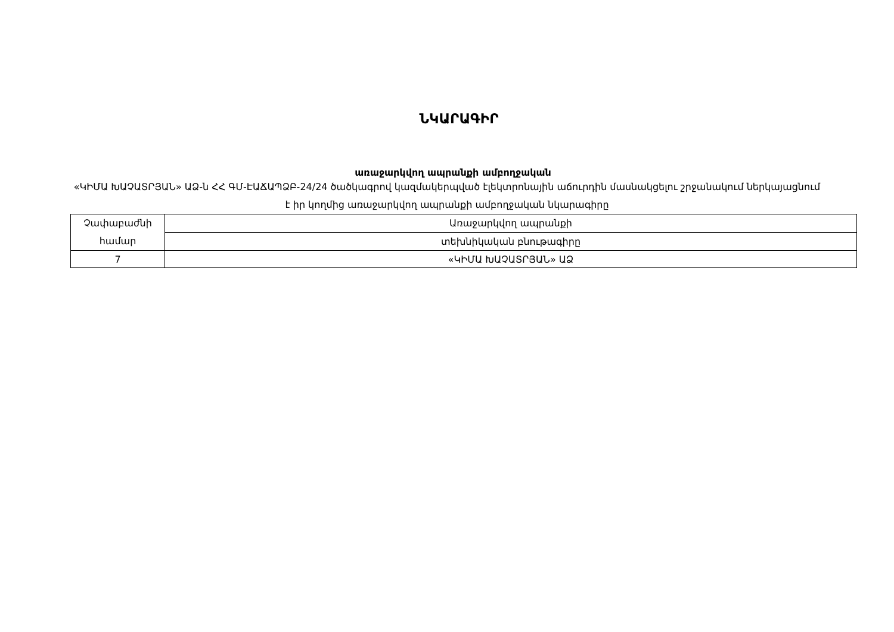ՆԿԱՐԱԳԻՐ
առաջարկվող ապրանքի ամբողջական
«ԿԻՄԱ ԽԱՉԱՏՐՅԱՆ» ԱՁ-ն ՀՀ ԳՄ-ԷԱՃԱՊՁԲ-24/24 ծածկագրով կազմակերպված էլեկտրոնային աճուրդին մասնակցելու շրջանակում ներկայացնում է իր կողմից առաջարկվող ապրանքի ամբողջական նկարագիրը
| Չափաբաժնի համար | Առաջարկվող ապրանքի |
| | տեխնիկական բնութագիրը |
| 7 | «ԿԻՄԱ ԽԱՉԱՏՐՅԱՆ» ԱՁ |